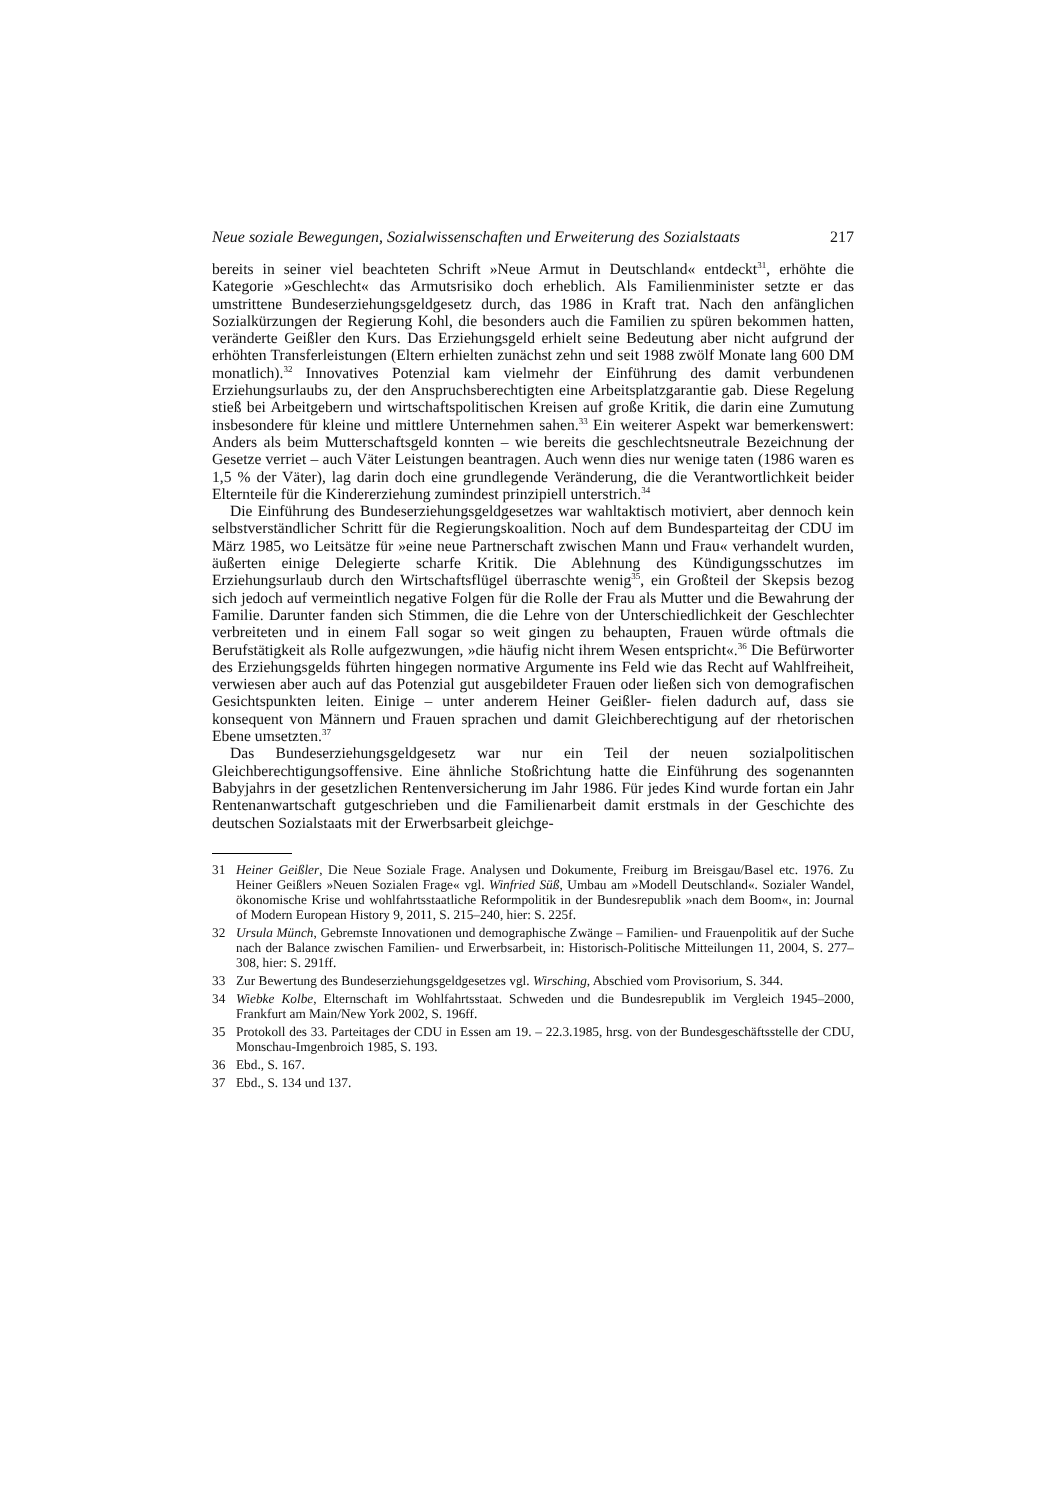Neue soziale Bewegungen, Sozialwissenschaften und Erweiterung des Sozialstaats 217
bereits in seiner viel beachteten Schrift »Neue Armut in Deutschland« entdeckt<sup>31</sup>, erhöhte die Kategorie »Geschlecht« das Armutsrisiko doch erheblich. Als Familienminister setzte er das umstrittene Bundeserziehungsgeldgesetz durch, das 1986 in Kraft trat. Nach den anfänglichen Sozialkürzungen der Regierung Kohl, die besonders auch die Familien zu spüren bekommen hatten, veränderte Geißler den Kurs. Das Erziehungsgeld erhielt seine Bedeutung aber nicht aufgrund der erhöhten Transferleistungen (Eltern erhielten zunächst zehn und seit 1988 zwölf Monate lang 600 DM monatlich).<sup>32</sup> Innovatives Potenzial kam vielmehr der Einführung des damit verbundenen Erziehungsurlaubs zu, der den Anspruchsberechtigten eine Arbeitsplatzgarantie gab. Diese Regelung stieß bei Arbeitgebern und wirtschaftspolitischen Kreisen auf große Kritik, die darin eine Zumutung insbesondere für kleine und mittlere Unternehmen sahen.<sup>33</sup> Ein weiterer Aspekt war bemerkenswert: Anders als beim Mutterschaftsgeld konnten – wie bereits die geschlechtsneutrale Bezeichnung der Gesetze verriet – auch Väter Leistungen beantragen. Auch wenn dies nur wenige taten (1986 waren es 1,5 % der Väter), lag darin doch eine grundlegende Veränderung, die die Verantwortlichkeit beider Elternteile für die Kindererziehung zumindest prinzipiell unterstrich.<sup>34</sup>
Die Einführung des Bundeserziehungsgeldgesetzes war wahltaktisch motiviert, aber dennoch kein selbstverständlicher Schritt für die Regierungskoalition. Noch auf dem Bundesparteitag der CDU im März 1985, wo Leitsätze für »eine neue Partnerschaft zwischen Mann und Frau« verhandelt wurden, äußerten einige Delegierte scharfe Kritik. Die Ablehnung des Kündigungsschutzes im Erziehungsurlaub durch den Wirtschaftsflügel überraschte wenig<sup>35</sup>, ein Großteil der Skepsis bezog sich jedoch auf vermeintlich negative Folgen für die Rolle der Frau als Mutter und die Bewahrung der Familie. Darunter fanden sich Stimmen, die die Lehre von der Unterschiedlichkeit der Geschlechter verbreiteten und in einem Fall sogar so weit gingen zu behaupten, Frauen würde oftmals die Berufstätigkeit als Rolle aufgezwungen, »die häufig nicht ihrem Wesen entspricht«.<sup>36</sup> Die Befürworter des Erziehungsgelds führten hingegen normative Argumente ins Feld wie das Recht auf Wahlfreiheit, verwiesen aber auch auf das Potenzial gut ausgebildeter Frauen oder ließen sich von demografischen Gesichtspunkten leiten. Einige – unter anderem Heiner Geißler- fielen dadurch auf, dass sie konsequent von Männern und Frauen sprachen und damit Gleichberechtigung auf der rhetorischen Ebene umsetzten.<sup>37</sup>
Das Bundeserziehungsgeldgesetz war nur ein Teil der neuen sozialpolitischen Gleichberechtigungsoffensive. Eine ähnliche Stoßrichtung hatte die Einführung des sogenannten Babyjahrs in der gesetzlichen Rentenversicherung im Jahr 1986. Für jedes Kind wurde fortan ein Jahr Rentenanwartschaft gutgeschrieben und die Familienarbeit damit erstmals in der Geschichte des deutschen Sozialstaats mit der Erwerbsarbeit gleichge-
31 Heiner Geißler, Die Neue Soziale Frage. Analysen und Dokumente, Freiburg im Breisgau/Basel etc. 1976. Zu Heiner Geißlers »Neuen Sozialen Frage« vgl. Winfried Süß, Umbau am »Modell Deutschland«. Sozialer Wandel, ökonomische Krise und wohlfahrtsstaatliche Reformpolitik in der Bundesrepublik »nach dem Boom«, in: Journal of Modern European History 9, 2011, S. 215–240, hier: S. 225f.
32 Ursula Münch, Gebremste Innovationen und demographische Zwänge – Familien- und Frauenpolitik auf der Suche nach der Balance zwischen Familien- und Erwerbsarbeit, in: Historisch-Politische Mitteilungen 11, 2004, S. 277–308, hier: S. 291ff.
33 Zur Bewertung des Bundeserziehungsgeldgesetzes vgl. Wirsching, Abschied vom Provisorium, S. 344.
34 Wiebke Kolbe, Elternschaft im Wohlfahrtsstaat. Schweden und die Bundesrepublik im Vergleich 1945–2000, Frankfurt am Main/New York 2002, S. 196ff.
35 Protokoll des 33. Parteitages der CDU in Essen am 19. – 22.3.1985, hrsg. von der Bundesgeschäftsstelle der CDU, Monschau-Imgenbroich 1985, S. 193.
36 Ebd., S. 167.
37 Ebd., S. 134 und 137.